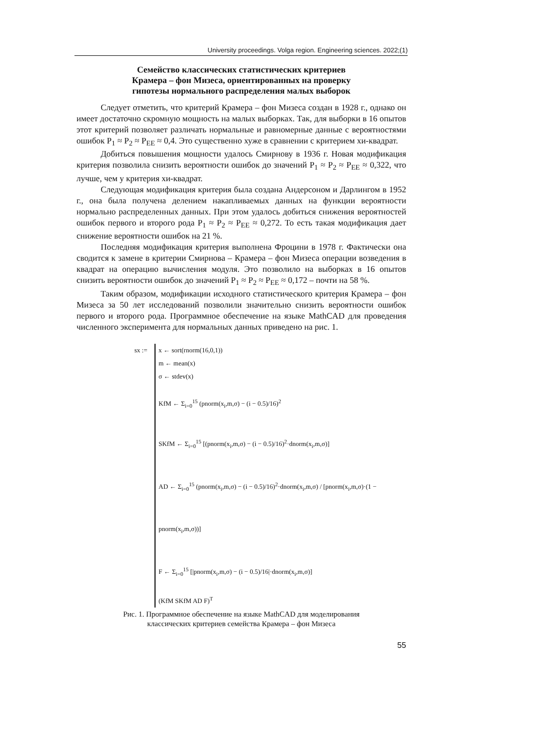University proceedings. Volga region. Engineering sciences. 2022;(1)
Семейство классических статистических критериев
Крамера – фон Мизеса, ориентированных на проверку
гипотезы нормального распределения малых выборок
Следует отметить, что критерий Крамера – фон Мизеса создан в 1928 г., однако он имеет достаточно скромную мощность на малых выборках. Так, для выборки в 16 опытов этот критерий позволяет различать нормальные и равномерные данные с вероятностями ошибок P<sub>1</sub> ≈ P<sub>2</sub> ≈ P<sub>EE</sub> ≈ 0,4. Это существенно хуже в сравнении с критерием хи-квадрат.
Добиться повышения мощности удалось Смирнову в 1936 г. Новая модификация критерия позволила снизить вероятности ошибок до значений P<sub>1</sub> ≈ P<sub>2</sub> ≈ P<sub>EE</sub> ≈ 0,322, что лучше, чем у критерия хи-квадрат.
Следующая модификация критерия была создана Андерсоном и Дарлингом в 1952 г., она была получена делением накапливаемых данных на функции вероятности нормально распределенных данных. При этом удалось добиться снижения вероятностей ошибок первого и второго рода P<sub>1</sub> ≈ P<sub>2</sub> ≈ P<sub>EE</sub> ≈ 0,272. То есть такая модификация дает снижение вероятности ошибок на 21 %.
Последняя модификация критерия выполнена Фроцини в 1978 г. Фактически она сводится к замене в критерии Смирнова – Крамера – фон Мизеса операции возведения в квадрат на операцию вычисления модуля. Это позволило на выборках в 16 опытов снизить вероятности ошибок до значений P<sub>1</sub> ≈ P<sub>2</sub> ≈ P<sub>EE</sub> ≈ 0,172 – почти на 58 %.
Таким образом, модификации исходного статистического критерия Крамера – фон Мизеса за 50 лет исследований позволили значительно снизить вероятности ошибок первого и второго рода. Программное обеспечение на языке MathCAD для проведения численного эксперимента для нормальных данных приведено на рис. 1.
sx :=
x ← sort(rnorm(16,0,1))
m ← mean(x)
σ ← stdev(x)
KfM ← Σ<sub>i=0</sub><sup>15</sup> (pnorm(x<sub>i</sub>,m,σ) − (i − 0.5)/16)<sup>2</sup>
SKfM ← Σ<sub>i=0</sub><sup>15</sup> [(pnorm(x<sub>i</sub>,m,σ) − (i − 0.5)/16)<sup>2</sup>·dnorm(x<sub>i</sub>,m,σ)]
AD ← Σ<sub>i=0</sub><sup>15</sup> (pnorm(x<sub>i</sub>,m,σ) − (i − 0.5)/16)<sup>2</sup>·dnorm(x<sub>i</sub>,m,σ) / [pnorm(x<sub>i</sub>,m,σ)·(1 − pnorm(x<sub>i</sub>,m,σ))]
F ← Σ<sub>i=0</sub><sup>15</sup> [|pnorm(x<sub>i</sub>,m,σ) − (i − 0.5)/16|·dnorm(x<sub>i</sub>,m,σ)]
(KfM SKfM AD F)<sup>T</sup>
Рис. 1. Программное обеспечение на языке MathCAD для моделирования
классических критериев семейства Крамера – фон Мизеса
55